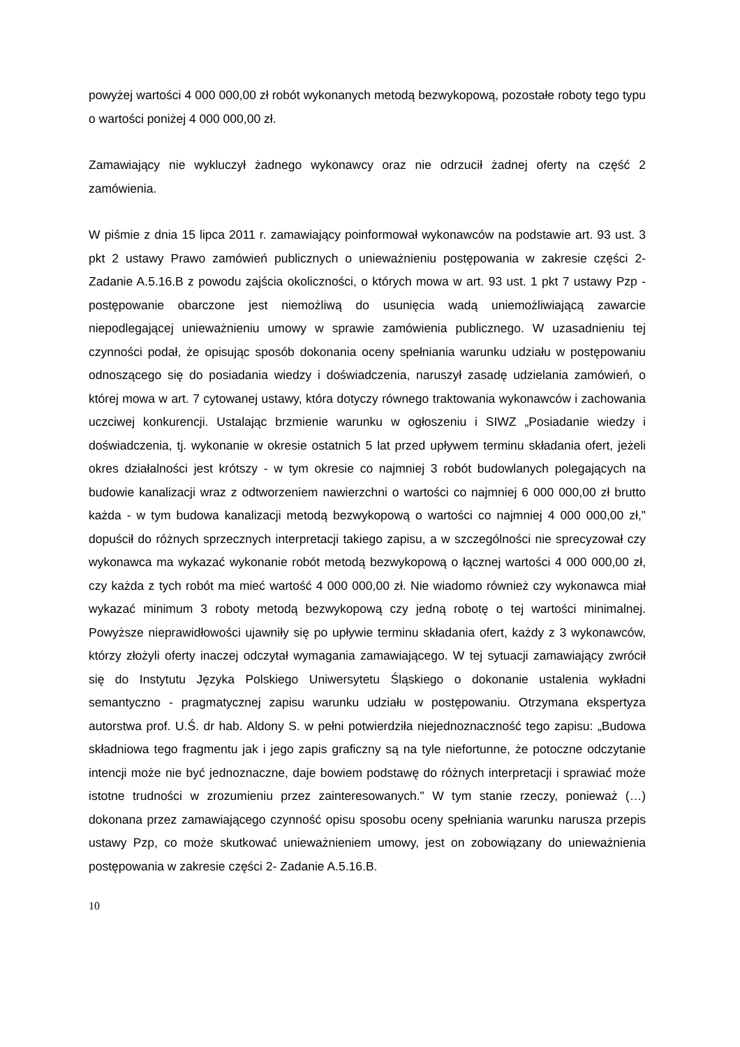powyżej wartości 4 000 000,00 zł robót wykonanych metodą bezwykopową, pozostałe roboty tego typu o wartości poniżej 4 000 000,00 zł.
Zamawiający nie wykluczył żadnego wykonawcy oraz nie odrzucił żadnej oferty na część 2 zamówienia.
W piśmie z dnia 15 lipca 2011 r. zamawiający poinformował wykonawców na podstawie art. 93 ust. 3 pkt 2 ustawy Prawo zamówień publicznych o unieważnieniu postępowania w zakresie części 2- Zadanie A.5.16.B z powodu zajścia okoliczności, o których mowa w art. 93 ust. 1 pkt 7 ustawy Pzp - postępowanie obarczone jest niemożliwą do usunięcia wadą uniemożliwiającą zawarcie niepodlegającej unieważnieniu umowy w sprawie zamówienia publicznego. W uzasadnieniu tej czynności podał, że opisując sposób dokonania oceny spełniania warunku udziału w postępowaniu odnoszącego się do posiadania wiedzy i doświadczenia, naruszył zasadę udzielania zamówień, o której mowa w art. 7 cytowanej ustawy, która dotyczy równego traktowania wykonawców i zachowania uczciwej konkurencji. Ustalając brzmienie warunku w ogłoszeniu i SIWZ „Posiadanie wiedzy i doświadczenia, tj. wykonanie w okresie ostatnich 5 lat przed upływem terminu składania ofert, jeżeli okres działalności jest krótszy - w tym okresie co najmniej 3 robót budowlanych polegających na budowie kanalizacji wraz z odtworzeniem nawierzchni o wartości co najmniej 6 000 000,00 zł brutto każda - w tym budowa kanalizacji metodą bezwykopową o wartości co najmniej 4 000 000,00 zł," dopuścił do różnych sprzecznych interpretacji takiego zapisu, a w szczególności nie sprecyzował czy wykonawca ma wykazać wykonanie robót metodą bezwykopową o łącznej wartości 4 000 000,00 zł, czy każda z tych robót ma mieć wartość 4 000 000,00 zł. Nie wiadomo również czy wykonawca miał wykazać minimum 3 roboty metodą bezwykopową czy jedną robotę o tej wartości minimalnej. Powyższe nieprawidłowości ujawniły się po upływie terminu składania ofert, każdy z 3 wykonawców, którzy złożyli oferty inaczej odczytał wymagania zamawiającego. W tej sytuacji zamawiający zwrócił się do Instytutu Języka Polskiego Uniwersytetu Śląskiego o dokonanie ustalenia wykładni semantyczno - pragmatycznej zapisu warunku udziału w postępowaniu. Otrzymana ekspertyza autorstwa prof. U.Ś. dr hab. Aldony S. w pełni potwierdziła niejednoznaczność tego zapisu: „Budowa składniowa tego fragmentu jak i jego zapis graficzny są na tyle niefortunne, że potoczne odczytanie intencji może nie być jednoznaczne, daje bowiem podstawę do różnych interpretacji i sprawiać może istotne trudności w zrozumieniu przez zainteresowanych." W tym stanie rzeczy, ponieważ (…) dokonana przez zamawiającego czynność opisu sposobu oceny spełniania warunku narusza przepis ustawy Pzp, co może skutkować unieważnieniem umowy, jest on zobowiązany do unieważnienia postępowania w zakresie części 2- Zadanie A.5.16.B.
10